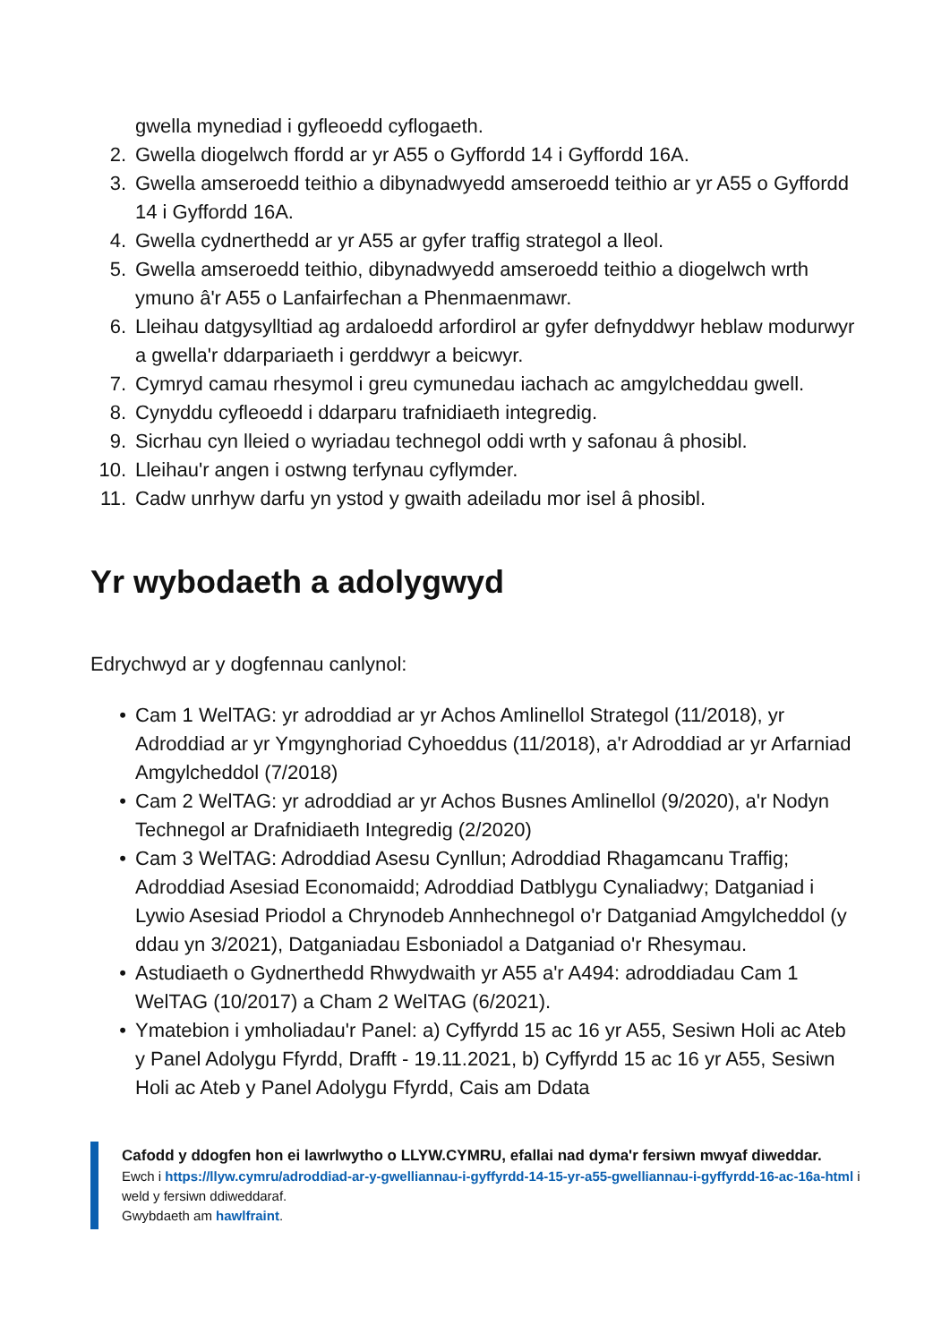gwella mynediad i gyfleoedd cyflogaeth.
2. Gwella diogelwch ffordd ar yr A55 o Gyffordd 14 i Gyffordd 16A.
3. Gwella amseroedd teithio a dibynadwyedd amseroedd teithio ar yr A55 o Gyffordd 14 i Gyffordd 16A.
4. Gwella cydnerthedd ar yr A55 ar gyfer traffig strategol a lleol.
5. Gwella amseroedd teithio, dibynadwyedd amseroedd teithio a diogelwch wrth ymuno â'r A55 o Lanfairfechan a Phenmaenmawr.
6. Lleihau datgysylltiad ag ardaloedd arfordirol ar gyfer defnyddwyr heblaw modurwyr a gwella'r ddarpariaeth i gerddwyr a beicwyr.
7. Cymryd camau rhesymol i greu cymunedau iachach ac amgylcheddau gwell.
8. Cynyddu cyfleoedd i ddarparu trafnidiaeth integredig.
9. Sicrhau cyn lleied o wyriadau technegol oddi wrth y safonau â phosibl.
10. Lleihau'r angen i ostwng terfynau cyflymder.
11. Cadw unrhyw darfu yn ystod y gwaith adeiladu mor isel â phosibl.
Yr wybodaeth a adolygwyd
Edrychwyd ar y dogfennau canlynol:
• Cam 1 WelTAG: yr adroddiad ar yr Achos Amlinellol Strategol (11/2018), yr Adroddiad ar yr Ymgynghoriad Cyhoeddus (11/2018), a'r Adroddiad ar yr Arfarniad Amgylcheddol (7/2018)
• Cam 2 WelTAG: yr adroddiad ar yr Achos Busnes Amlinellol (9/2020), a'r Nodyn Technegol ar Drafnidiaeth Integredig (2/2020)
• Cam 3 WelTAG: Adroddiad Asesu Cynllun; Adroddiad Rhagamcanu Traffig; Adroddiad Asesiad Economaidd; Adroddiad Datblygu Cynaliadwy; Datganiad i Lywio Asesiad Priodol a Chrynodeb Annhechnegol o'r Datganiad Amgylcheddol (y ddau yn 3/2021), Datganiadau Esboniadol a Datganiad o'r Rhesymau.
• Astudiaeth o Gydnerthedd Rhwydwaith yr A55 a'r A494: adroddiadau Cam 1 WelTAG (10/2017) a Cham 2 WelTAG (6/2021).
• Ymatebion i ymholiadau'r Panel: a) Cyffyrdd 15 ac 16 yr A55, Sesiwn Holi ac Ateb y Panel Adolygu Ffyrdd, Drafft - 19.11.2021, b) Cyffyrdd 15 ac 16 yr A55, Sesiwn Holi ac Ateb y Panel Adolygu Ffyrdd, Cais am Ddata
Cafodd y ddogfen hon ei lawrlwytho o LLYW.CYMRU, efallai nad dyma'r fersiwn mwyaf diweddar.
Ewch i https://llyw.cymru/adroddiad-ar-y-gwelliannau-i-gyffyrdd-14-15-yr-a55-gwelliannau-i-gyffyrdd-16-ac-16a-html i weld y fersiwn ddiweddaraf.
Gwybdaeth am hawlfraint.